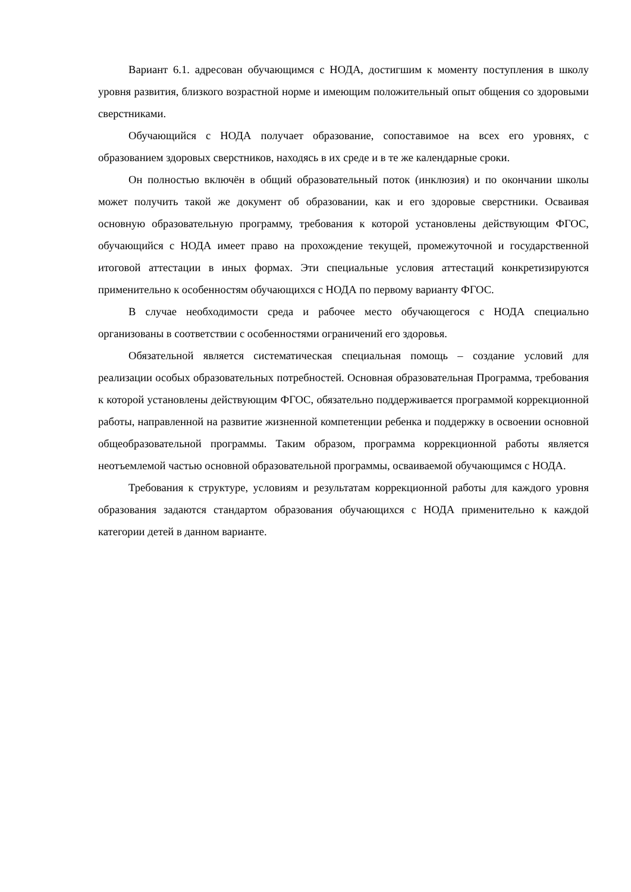Вариант 6.1. адресован обучающимся с НОДА, достигшим к моменту поступления в школу уровня развития, близкого возрастной норме и имеющим положительный опыт общения со здоровыми сверстниками.
Обучающийся с НОДА получает образование, сопоставимое на всех его уровнях, с образованием здоровых сверстников, находясь в их среде и в те же календарные сроки.
Он полностью включён в общий образовательный поток (инклюзия) и по окончании школы может получить такой же документ об образовании, как и его здоровые сверстники. Осваивая основную образовательную программу, требования к которой установлены действующим ФГОС, обучающийся с НОДА имеет право на прохождение текущей, промежуточной и государственной итоговой аттестации в иных формах. Эти специальные условия аттестаций конкретизируются применительно к особенностям обучающихся с НОДА по первому варианту ФГОС.
В случае необходимости среда и рабочее место обучающегося с НОДА специально организованы в соответствии с особенностями ограничений его здоровья.
Обязательной является систематическая специальная помощь – создание условий для реализации особых образовательных потребностей. Основная образовательная Программа, требования к которой установлены действующим ФГОС, обязательно поддерживается программой коррекционной работы, направленной на развитие жизненной компетенции ребенка и поддержку в освоении основной общеобразовательной программы. Таким образом, программа коррекционной работы является неотъемлемой частью основной образовательной программы, осваиваемой обучающимся с НОДА.
Требования к структуре, условиям и результатам коррекционной работы для каждого уровня образования задаются стандартом образования обучающихся с НОДА применительно к каждой категории детей в данном варианте.